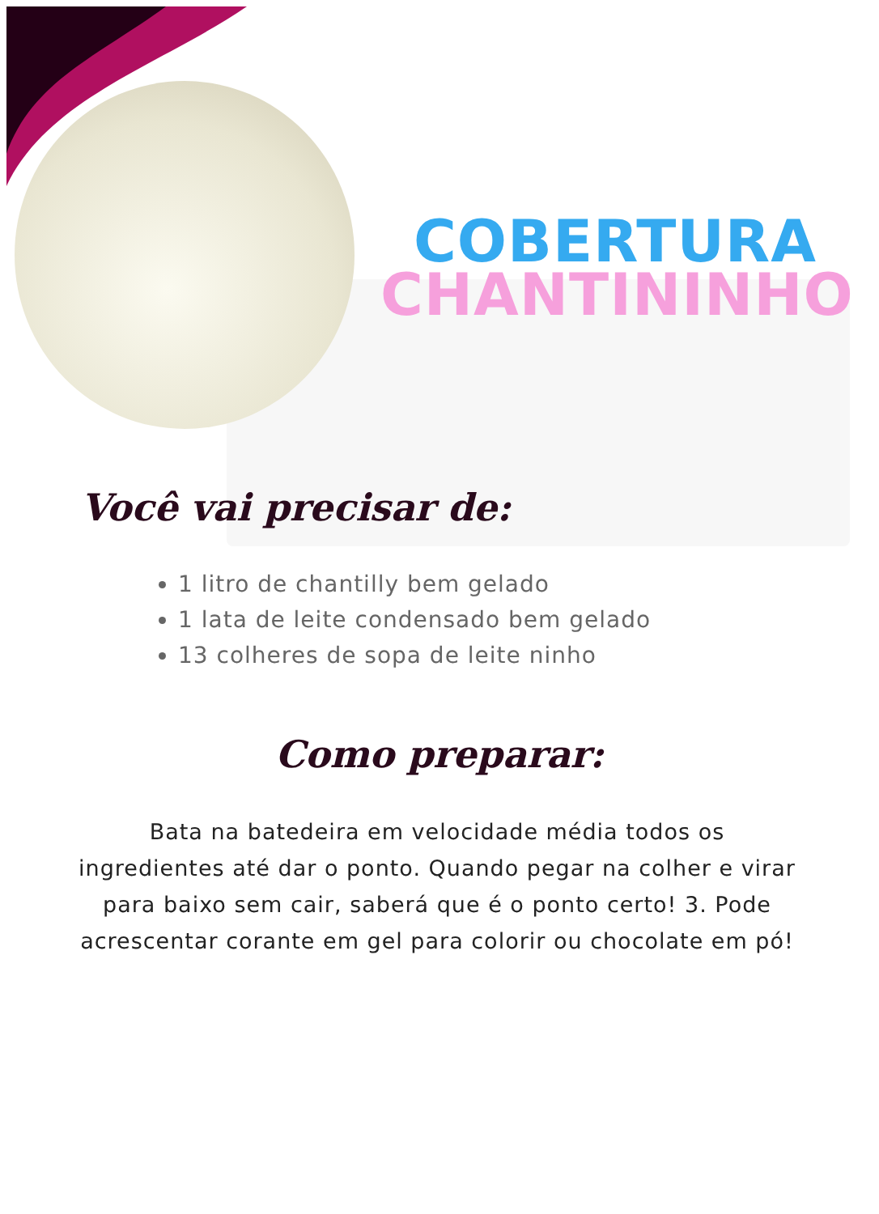COBERTURA
CHANTININHO
Você vai precisar de:
1 litro de chantilly bem gelado
1 lata de leite condensado bem gelado
13 colheres de sopa de leite ninho
Como preparar:
Bata na batedeira em velocidade média todos os ingredientes até dar o ponto. Quando pegar na colher e virar para baixo sem cair, saberá que é o ponto certo! 3. Pode acrescentar corante em gel para colorir ou chocolate em pó!